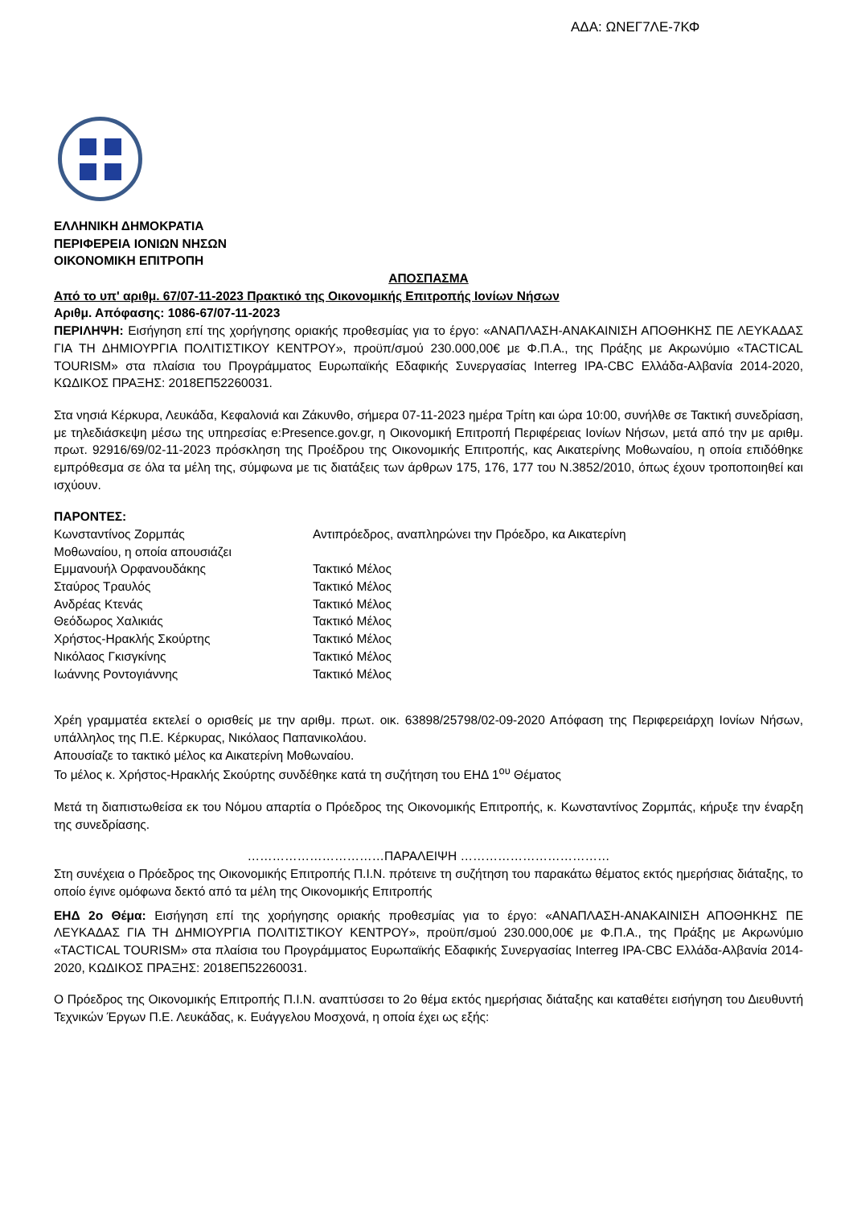ΑΔΑ: ΩΝΕΓ7ΛΕ-7ΚΦ
ΕΛΛΗΝΙΚΗ ΔΗΜΟΚΡΑΤΙΑ
ΠΕΡΙΦΕΡΕΙΑ ΙΟΝΙΩΝ ΝΗΣΩΝ
ΟΙΚΟΝΟΜΙΚΗ ΕΠΙΤΡΟΠΗ
ΑΠΟΣΠΑΣΜΑ
Από το υπ' αριθμ. 67/07-11-2023 Πρακτικό της Οικονομικής Επιτροπής Ιονίων Νήσων
Αριθμ. Απόφασης: 1086-67/07-11-2023
ΠΕΡΙΛΗΨΗ: Εισήγηση επί της χορήγησης οριακής προθεσμίας για το έργο: «ΑΝΑΠΛΑΣΗ-ΑΝΑΚΑΙΝΙΣΗ ΑΠΟΘΗΚΗΣ ΠΕ ΛΕΥΚΑΔΑΣ ΓΙΑ ΤΗ ΔΗΜΙΟΥΡΓΙΑ ΠΟΛΙΤΙΣΤΙΚΟΥ ΚΕΝΤΡΟΥ», προϋπ/σμού 230.000,00€ με Φ.Π.Α., της Πράξης με Ακρωνύμιο «TACTICAL TOURISM» στα πλαίσια του Προγράμματος Ευρωπαϊκής Εδαφικής Συνεργασίας Interreg IPA-CBC Ελλάδα-Αλβανία 2014-2020, ΚΩΔΙΚΟΣ ΠΡΑΞΗΣ: 2018ΕΠ52260031.
Στα νησιά Κέρκυρα, Λευκάδα, Κεφαλονιά και Ζάκυνθο, σήμερα 07-11-2023 ημέρα Τρίτη και ώρα 10:00, συνήλθε σε Τακτική συνεδρίαση, με τηλεδιάσκεψη μέσω της υπηρεσίας e:Presence.gov.gr, η Οικονομική Επιτροπή Περιφέρειας Ιονίων Νήσων, μετά από την με αριθμ. πρωτ. 92916/69/02-11-2023 πρόσκληση της Προέδρου της Οικονομικής Επιτροπής, κας Αικατερίνης Μοθωναίου, η οποία επιδόθηκε εμπρόθεσμα σε όλα τα μέλη της, σύμφωνα με τις διατάξεις των άρθρων 175, 176, 177 του Ν.3852/2010, όπως έχουν τροποποιηθεί και ισχύουν.
ΠΑΡΟΝΤΕΣ:
| Κωνσταντίνος Ζορμπάς | Αντιπρόεδρος, αναπληρώνει την Πρόεδρο, κα Αικατερίνη |
| Μοθωναίου, η οποία απουσιάζει | |
| Εμμανουήλ Ορφανουδάκης | Τακτικό Μέλος |
| Σταύρος Τραυλός | Τακτικό Μέλος |
| Ανδρέας Κτενάς | Τακτικό Μέλος |
| Θεόδωρος Χαλικιάς | Τακτικό Μέλος |
| Χρήστος-Ηρακλής Σκούρτης | Τακτικό Μέλος |
| Νικόλαος Γκισγκίνης | Τακτικό Μέλος |
| Ιωάννης Ροντογιάννης | Τακτικό Μέλος |
Χρέη γραμματέα εκτελεί ο ορισθείς με την αριθμ. πρωτ. οικ. 63898/25798/02-09-2020 Απόφαση της Περιφερειάρχη Ιονίων Νήσων, υπάλληλος της Π.Ε. Κέρκυρας, Νικόλαος Παπανικολάου.
Απουσίαζε το τακτικό μέλος κα Αικατερίνη Μοθωναίου.
Το μέλος κ. Χρήστος-Ηρακλής Σκούρτης συνδέθηκε κατά τη συζήτηση του ΕΗΔ 1<sup>ου</sup> Θέματος
Μετά τη διαπιστωθείσα εκ του Νόμου απαρτία ο Πρόεδρος της Οικονομικής Επιτροπής, κ. Κωνσταντίνος Ζορμπάς, κήρυξε την έναρξη της συνεδρίασης.
……………………………ΠΑΡΑΛΕΙΨΗ ………………………………
Στη συνέχεια ο Πρόεδρος της Οικονομικής Επιτροπής Π.Ι.Ν. πρότεινε τη συζήτηση του παρακάτω θέματος εκτός ημερήσιας διάταξης, το οποίο έγινε ομόφωνα δεκτό από τα μέλη της Οικονομικής Επιτροπής
ΕΗΔ 2ο Θέμα: Εισήγηση επί της χορήγησης οριακής προθεσμίας για το έργο: «ΑΝΑΠΛΑΣΗ-ΑΝΑΚΑΙΝΙΣΗ ΑΠΟΘΗΚΗΣ ΠΕ ΛΕΥΚΑΔΑΣ ΓΙΑ ΤΗ ΔΗΜΙΟΥΡΓΙΑ ΠΟΛΙΤΙΣΤΙΚΟΥ ΚΕΝΤΡΟΥ», προϋπ/σμού 230.000,00€ με Φ.Π.Α., της Πράξης με Ακρωνύμιο «TACTICAL TOURISM» στα πλαίσια του Προγράμματος Ευρωπαϊκής Εδαφικής Συνεργασίας Interreg IPA-CBC Ελλάδα-Αλβανία 2014-2020, ΚΩΔΙΚΟΣ ΠΡΑΞΗΣ: 2018ΕΠ52260031.
Ο Πρόεδρος της Οικονομικής Επιτροπής Π.Ι.Ν. αναπτύσσει το 2ο θέμα εκτός ημερήσιας διάταξης και καταθέτει εισήγηση του Διευθυντή Τεχνικών Έργων Π.Ε. Λευκάδας, κ. Ευάγγελου Μοσχονά, η οποία έχει ως εξής: